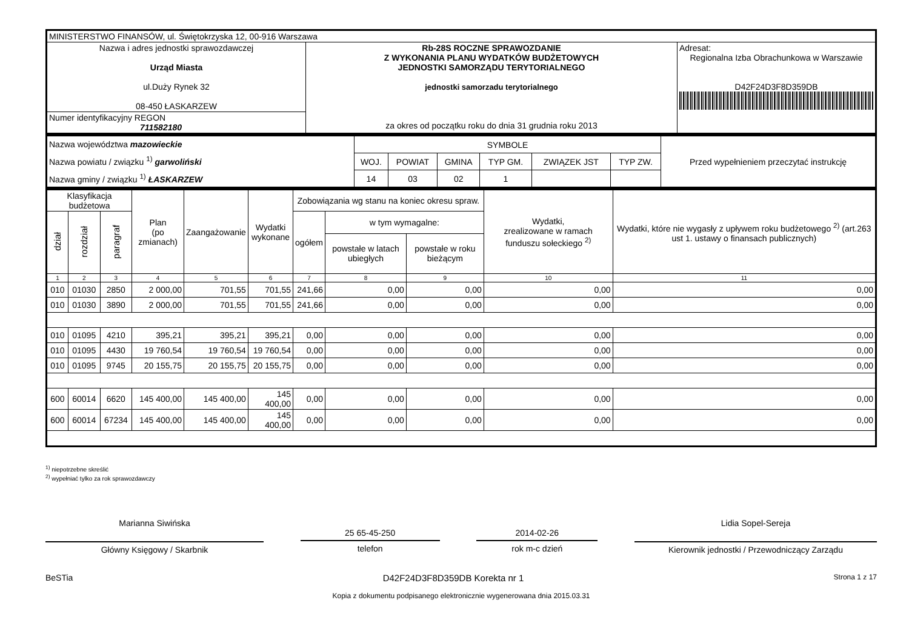| MINISTERSTWO FINANSÓW, ul. Świętokrzyska 12, 00-916 Warszawa | | |
| Nazwa i adres jednostki sprawozdawczej Urząd Miasta ul.Duży Rynek 32 08-450 ŁASKARZEW | Rb-28S ROCZNE SPRAWOZDANIE Z WYKONANIA PLANU WYDATKÓW BUDŻETOWYCH JEDNOSTKI SAMORZĄDU TERYTORIALNEGO jednostki samorzadu terytorialnego za okres od początku roku do dnia 31 grudnia roku 2013 | Adresat: Regionalna Izba Obrachunkowa w Warszawie D42F24D3F8D359DB |
| Numer identyfikacyjny REGON 711582180 | | |
| Nazwa województwa mazowieckie Nazwa powiatu / związku <sup>1)</sup> garwoliński Nazwa gminy / związku <sup>1)</sup> ŁASKARZEW | SYMBOLE | | | | | | Przed wypełnieniem przeczytać instrukcję |
| | WOJ. | POWIAT | GMINA | TYP GM. | ZWIĄZEK JST | TYP ZW. | |
| | 14 | 03 | 02 | 1 | | | |
| Klasyfikacja budżetowa | | | Plan (po zmianach) | Zaangażowanie | Wydatki wykonane | Zobowiązania wg stanu na koniec okresu spraw. | | | Wydatki, zrealizowane w ramach funduszu sołeckiego <sup>2)</sup> | Wydatki, które nie wygasły z upływem roku budżetowego <sup>2)</sup> (art.263 ust 1. ustawy o finansach publicznych) |
| --- | --- | --- | --- | --- | --- | --- | --- | --- | --- | --- |
| dział | rozdział | paragraf | | | | ogółem | w tym wymagalne: | | | |
| | | | | | | | powstałe w latach ubiegłych | powstałe w roku bieżącym | | |
| 1 | 2 | 3 | 4 | 5 | 6 | 7 | 8 | 9 | 10 | 11 |
| 010 | 01030 | 2850 | 2 000,00 | 701,55 | 701,55 | 241,66 | 0,00 | 0,00 | 0,00 | 0,00 |
| 010 | 01030 | 3890 | 2 000,00 | 701,55 | 701,55 | 241,66 | 0,00 | 0,00 | 0,00 | 0,00 |
| 010 | 01095 | 4210 | 395,21 | 395,21 | 395,21 | 0,00 | 0,00 | 0,00 | 0,00 | 0,00 |
| 010 | 01095 | 4430 | 19 760,54 | 19 760,54 | 19 760,54 | 0,00 | 0,00 | 0,00 | 0,00 | 0,00 |
| 010 | 01095 | 9745 | 20 155,75 | 20 155,75 | 20 155,75 | 0,00 | 0,00 | 0,00 | 0,00 | 0,00 |
| 600 | 60014 | 6620 | 145 400,00 | 145 400,00 | 145 400,00 | 0,00 | 0,00 | 0,00 | 0,00 | 0,00 |
| 600 | 60014 | 67234 | 145 400,00 | 145 400,00 | 145 400,00 | 0,00 | 0,00 | 0,00 | 0,00 | 0,00 |
<sup>1)</sup> niepotrzebne skreślić
<sup>2)</sup> wypełniać tylko za rok sprawozdawczy
Marianna Siwińska
Główny Księgowy / Skarbnik
25 65-45-250
telefon
2014-02-26
rok m-c dzień
Lidia Sopel-Sereja
Kierownik jednostki / Przewodniczący Zarządu
BeSTia D42F24D3F8D359DB Korekta nr 1 Strona 1 z 17
Kopia z dokumentu podpisanego elektronicznie wygenerowana dnia 2015.03.31